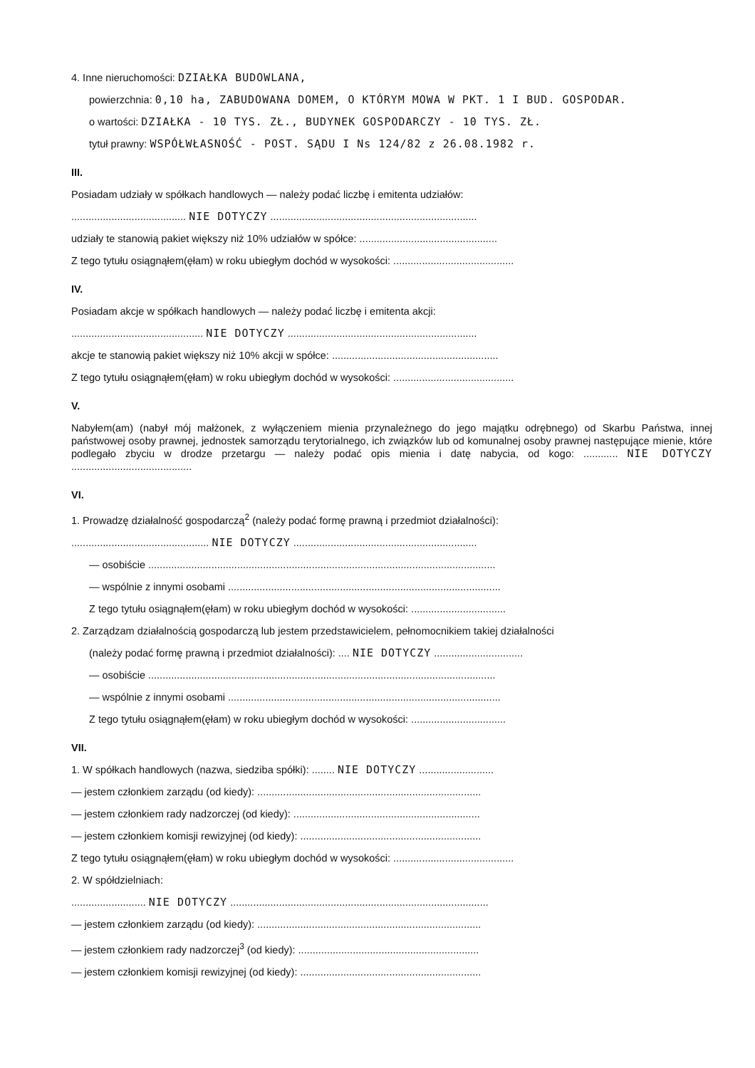4. Inne nieruchomości: DZIAŁKA BUDOWLANA,
powierzchnia: 0,10 ha, ZABUDOWANA DOMEM, O KTÓRYM MOWA W PKT. 1 I BUD. GOSPODAR.
o wartości: DZIAŁKA - 10 TYS. ZŁ., BUDYNEK GOSPODARCZY - 10 TYS. ZŁ.
tytuł prawny: WSPÓŁWŁASNOŚĆ - POST. SĄDU I Ns 124/82 z 26.08.1982 r.
III.
Posiadam udziały w spółkach handlowych — należy podać liczbę i emitenta udziałów:
........................................ NIE DOTYCZY ........................................................................
udziały te stanowią pakiet większy niż 10% udziałów w spółce: ................................................
Z tego tytułu osiągnąłem(ęłam) w roku ubiegłym dochód w wysokości: ..........................................
IV.
Posiadam akcje w spółkach handlowych — należy podać liczbę i emitenta akcji:
.............................................. NIE DOTYCZY ..................................................................
akcje te stanowią pakiet większy niż 10% akcji w spółce: ..........................................................
Z tego tytułu osiągnąłem(ęłam) w roku ubiegłym dochód w wysokości: ..........................................
V.
Nabyłem(am) (nabył mój małżonek, z wyłączeniem mienia przynależnego do jego majątku odrębnego) od Skarbu Państwa, innej państwowej osoby prawnej, jednostek samorządu terytorialnego, ich związków lub od komunalnej osoby prawnej następujące mienie, które podlegało zbyciu w drodze przetargu — należy podać opis mienia i datę nabycia, od kogo: ............ NIE DOTYCZY ..........................................
VI.
1. Prowadzę działalność gospodarczą<sup>2</sup> (należy podać formę prawną i przedmiot działalności):
................................................ NIE DOTYCZY ................................................................
— osobiście .........................................................................................................................
— wspólnie z innymi osobami ...............................................................................................
Z tego tytułu osiągnąłem(ęłam) w roku ubiegłym dochód w wysokości: .................................
2. Zarządzam działalnością gospodarczą lub jestem przedstawicielem, pełnomocnikiem takiej działalności
(należy podać formę prawną i przedmiot działalności): .... NIE DOTYCZY ...............................
— osobiście .........................................................................................................................
— wspólnie z innymi osobami ...............................................................................................
Z tego tytułu osiągnąłem(ęłam) w roku ubiegłym dochód w wysokości: .................................
VII.
1. W spółkach handlowych (nazwa, siedziba spółki): ........ NIE DOTYCZY ..........................
— jestem członkiem zarządu (od kiedy): ..............................................................................
— jestem członkiem rady nadzorczej (od kiedy): .................................................................
— jestem członkiem komisji rewizyjnej (od kiedy): ...............................................................
Z tego tytułu osiągnąłem(ęłam) w roku ubiegłym dochód w wysokości: ..........................................
2. W spółdzielniach:
.......................... NIE DOTYCZY ..........................................................................................
— jestem członkiem zarządu (od kiedy): ..............................................................................
— jestem członkiem rady nadzorczej<sup>3</sup> (od kiedy): ...............................................................
— jestem członkiem komisji rewizyjnej (od kiedy): ...............................................................